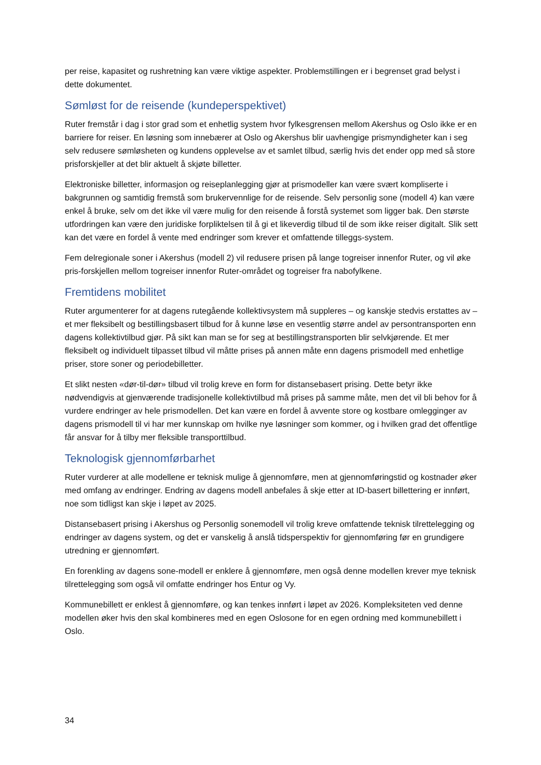per reise, kapasitet og rushretning kan være viktige aspekter. Problemstillingen er i begrenset grad belyst i dette dokumentet.
Sømløst for de reisende (kundeperspektivet)
Ruter fremstår i dag i stor grad som et enhetlig system hvor fylkesgrensen mellom Akershus og Oslo ikke er en barriere for reiser. En løsning som innebærer at Oslo og Akershus blir uavhengige prismyndigheter kan i seg selv redusere sømløsheten og kundens opplevelse av et samlet tilbud, særlig hvis det ender opp med så store prisforskjeller at det blir aktuelt å skjøte billetter.
Elektroniske billetter, informasjon og reiseplanlegging gjør at prismodeller kan være svært kompliserte i bakgrunnen og samtidig fremstå som brukervennlige for de reisende. Selv personlig sone (modell 4) kan være enkel å bruke, selv om det ikke vil være mulig for den reisende å forstå systemet som ligger bak. Den største utfordringen kan være den juridiske forpliktelsen til å gi et likeverdig tilbud til de som ikke reiser digitalt. Slik sett kan det være en fordel å vente med endringer som krever et omfattende tilleggs-system.
Fem delregionale soner i Akershus (modell 2) vil redusere prisen på lange togreiser innenfor Ruter, og vil øke pris-forskjellen mellom togreiser innenfor Ruter-området og togreiser fra nabofylkene.
Fremtidens mobilitet
Ruter argumenterer for at dagens rutegående kollektivsystem må suppleres – og kanskje stedvis erstattes av – et mer fleksibelt og bestillingsbasert tilbud for å kunne løse en vesentlig større andel av persontransporten enn dagens kollektivtilbud gjør. På sikt kan man se for seg at bestillingstransporten blir selvkjørende. Et mer fleksibelt og individuelt tilpasset tilbud vil måtte prises på annen måte enn dagens prismodell med enhetlige priser, store soner og periodebilletter.
Et slikt nesten «dør-til-dør» tilbud vil trolig kreve en form for distansebasert prising. Dette betyr ikke nødvendigvis at gjenværende tradisjonelle kollektivtilbud må prises på samme måte, men det vil bli behov for å vurdere endringer av hele prismodellen. Det kan være en fordel å avvente store og kostbare omlegginger av dagens prismodell til vi har mer kunnskap om hvilke nye løsninger som kommer, og i hvilken grad det offentlige får ansvar for å tilby mer fleksible transporttilbud.
Teknologisk gjennomførbarhet
Ruter vurderer at alle modellene er teknisk mulige å gjennomføre, men at gjennomføringstid og kostnader øker med omfang av endringer. Endring av dagens modell anbefales å skje etter at ID-basert billettering er innført, noe som tidligst kan skje i løpet av 2025.
Distansebasert prising i Akershus og Personlig sonemodell vil trolig kreve omfattende teknisk tilrettelegging og endringer av dagens system, og det er vanskelig å anslå tidsperspektiv for gjennomføring før en grundigere utredning er gjennomført.
En forenkling av dagens sone-modell er enklere å gjennomføre, men også denne modellen krever mye teknisk tilrettelegging som også vil omfatte endringer hos Entur og Vy.
Kommunebillett er enklest å gjennomføre, og kan tenkes innført i løpet av 2026. Kompleksiteten ved denne modellen øker hvis den skal kombineres med en egen Oslosone for en egen ordning med kommunebillett i Oslo.
34